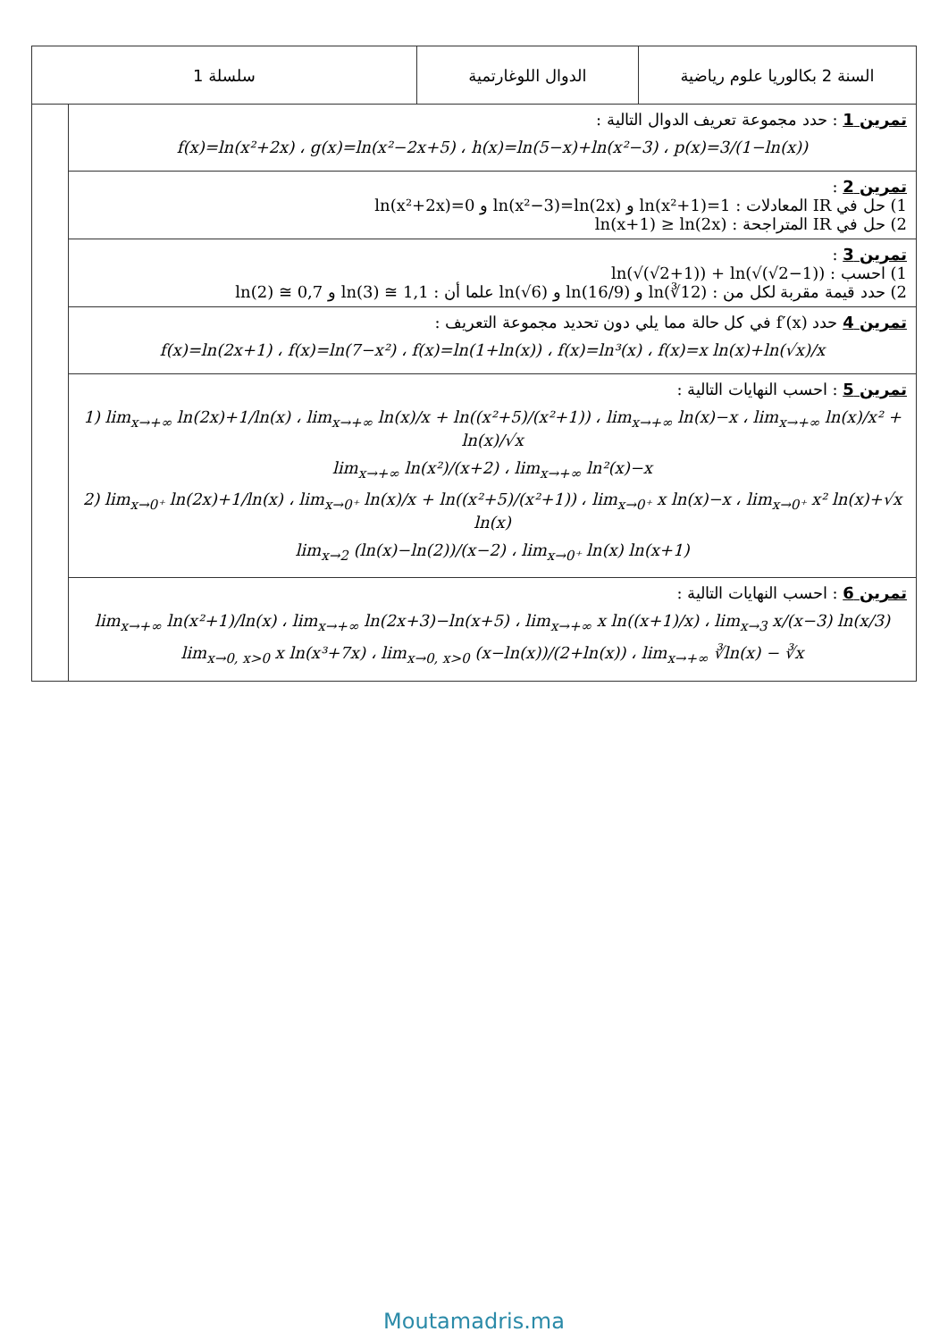| سلسلة 1 | | الدوال اللوغارتمية | السنة 2 بكالوريا علوم رياضية |
| | تمرين 1 : حدد مجموعة تعريف الدوال التالية : f(x)=ln(x²+2x) ، g(x)=ln(x²−2x+5) ، h(x)=ln(5−x)+ln(x²−3) ، p(x)=3/(1−ln(x)) | | |
| | تمرين 2 : 1) حل في IR المعادلات : ln(x²+2x)=0 و ln(x²−3)=ln(2x) و ln(x²+1)=1 2) حل في IR المتراجحة : ln(x+1) ≥ ln(2x) | | |
| | تمرين 3 : 1) احسب : ln(√(√2+1)) + ln(√(√2−1)) 2) حدد قيمة مقربة لكل من : ln(√6) و ln(16/9) و ln(∛12) علما أن : ln(2) ≅ 0,7 و ln(3) ≅ 1,1 | | |
| | تمرين 4 حدد f′(x) في كل حالة مما يلي دون تحديد مجموعة التعريف : f(x)=ln(2x+1) ، f(x)=ln(7−x²) ، f(x)=ln(1+ln(x)) ، f(x)=ln³(x) ، f(x)=x ln(x)+ln(√x)/x | | |
| | تمرين 5 : احسب النهايات التالية : 1) lim<sub>x→+∞</sub> ln(2x)+1/ln(x) ، lim<sub>x→+∞</sub> ln(x)/x + ln((x²+5)/(x²+1)) ، lim<sub>x→+∞</sub> ln(x)−x ، lim<sub>x→+∞</sub> ln(x)/x² + ln(x)/√x lim<sub>x→+∞</sub> ln(x²)/(x+2) ، lim<sub>x→+∞</sub> ln²(x)−x 2) lim<sub>x→0⁺</sub> ln(2x)+1/ln(x) ، lim<sub>x→0⁺</sub> ln(x)/x + ln((x²+5)/(x²+1)) ، lim<sub>x→0⁺</sub> x ln(x)−x ، lim<sub>x→0⁺</sub> x² ln(x)+√x ln(x) lim<sub>x→2</sub> (ln(x)−ln(2))/(x−2) ، lim<sub>x→0⁺</sub> ln(x) ln(x+1) | | |
| | تمرين 6 : احسب النهايات التالية : lim<sub>x→+∞</sub> ln(x²+1)/ln(x) ، lim<sub>x→+∞</sub> ln(2x+3)−ln(x+5) ، lim<sub>x→+∞</sub> x ln((x+1)/x) ، lim<sub>x→3</sub> x/(x−3) ln(x/3) lim<sub>x→0, x>0</sub> x ln(x³+7x) ، lim<sub>x→0, x>0</sub> (x−ln(x))/(2+ln(x)) ، lim<sub>x→+∞</sub> ∛ln(x) − ∛x | | |
Moutamadris.ma